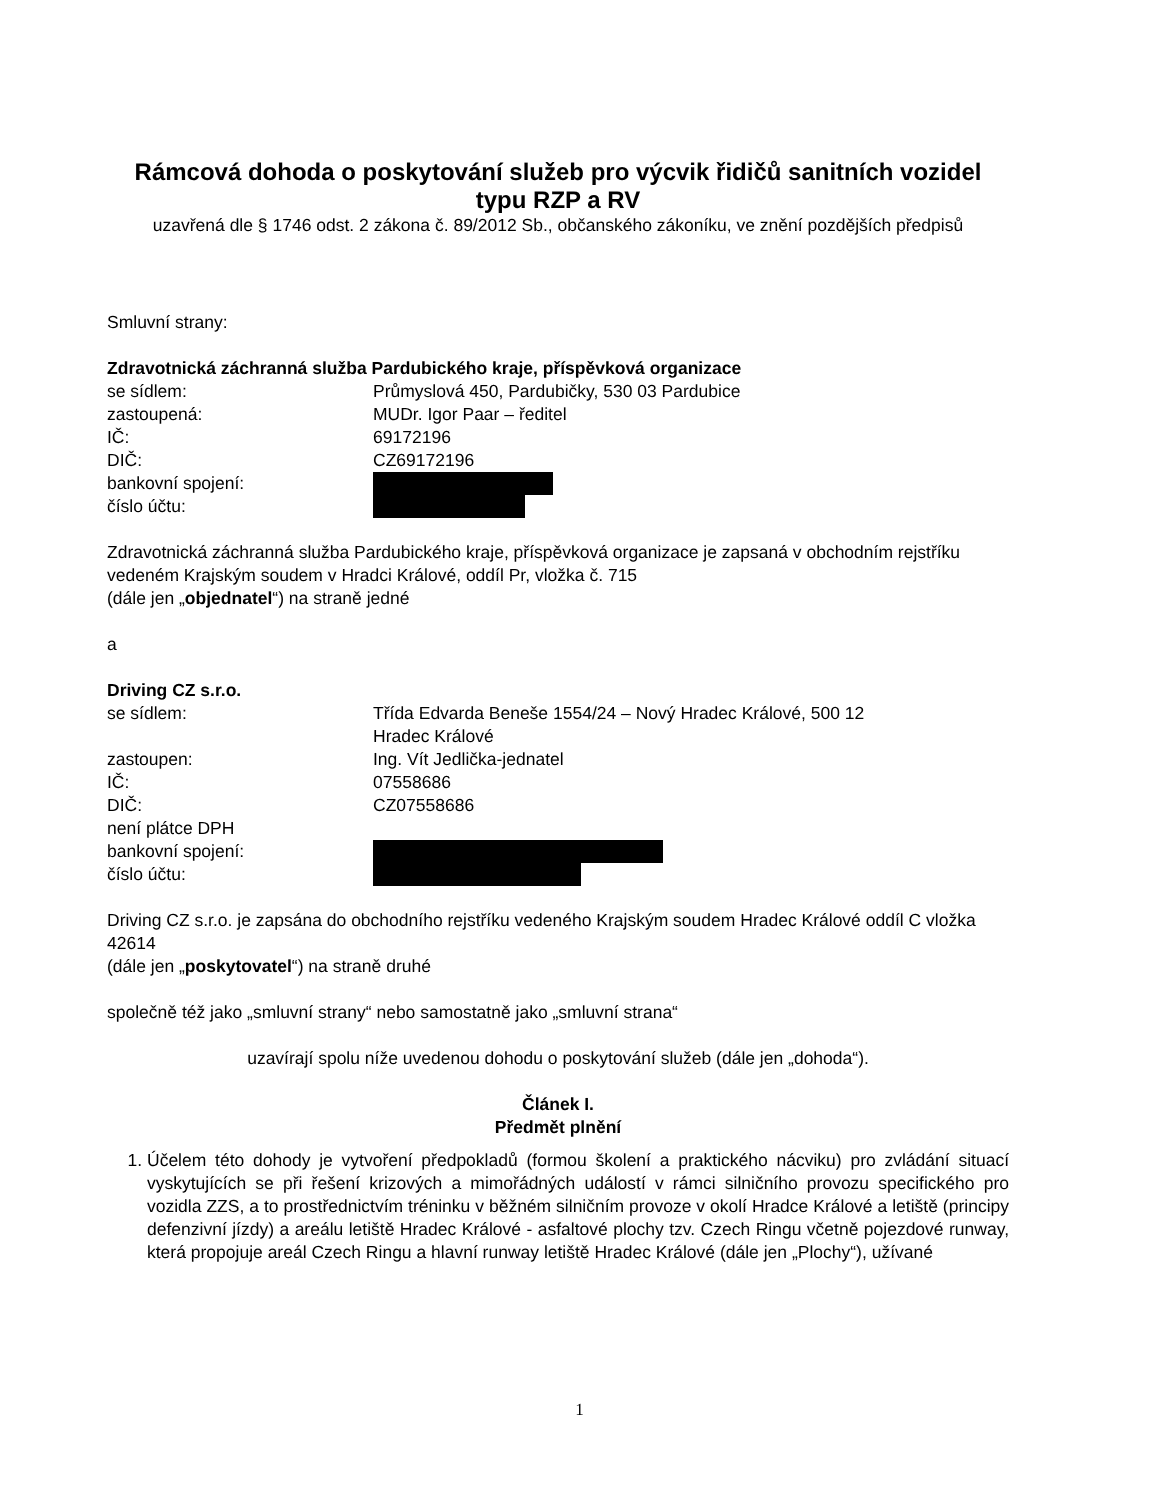Rámcová dohoda o poskytování služeb pro výcvik řidičů sanitních vozidel typu RZP a RV
uzavřená dle § 1746 odst. 2 zákona č. 89/2012 Sb., občanského zákoníku, ve znění pozdějších předpisů
Smluvní strany:
Zdravotnická záchranná služba Pardubického kraje, příspěvková organizace
se sídlem: Průmyslová 450, Pardubičky, 530 03 Pardubice
zastoupená: MUDr. Igor Paar – ředitel
IČ: 69172196
DIČ: CZ69172196
bankovní spojení:
číslo účtu:
Zdravotnická záchranná služba Pardubického kraje, příspěvková organizace je zapsaná v obchodním rejstříku vedeném Krajským soudem v Hradci Králové, oddíl Pr, vložka č. 715
(dále jen „objednatel“) na straně jedné
a
Driving CZ s.r.o.
se sídlem: Třída Edvarda Beneše 1554/24 – Nový Hradec Králové, 500 12
Hradec Králové
zastoupen: Ing. Vít Jedlička-jednatel
IČ: 07558686
DIČ: CZ07558686
není plátce DPH
bankovní spojení:
číslo účtu:
Driving CZ s.r.o. je zapsána do obchodního rejstříku vedeného Krajským soudem Hradec Králové oddíl C vložka 42614
(dále jen „poskytovatel“) na straně druhé
společně též jako „smluvní strany“ nebo samostatně jako „smluvní strana“
uzavírají spolu níže uvedenou dohodu o poskytování služeb (dále jen „dohoda“).
Článek I.
Předmět plnění
1. Účelem této dohody je vytvoření předpokladů (formou školení a praktického nácviku) pro zvládání situací vyskytujících se při řešení krizových a mimořádných událostí v rámci silničního provozu specifického pro vozidla ZZS, a to prostřednictvím tréninku v běžném silničním provoze v okolí Hradce Králové a letiště (principy defenzivní jízdy) a areálu letiště Hradec Králové - asfaltové plochy tzv. Czech Ringu včetně pojezdové runway, která propojuje areál Czech Ringu a hlavní runway letiště Hradec Králové (dále jen „Plochy“), užívané
1